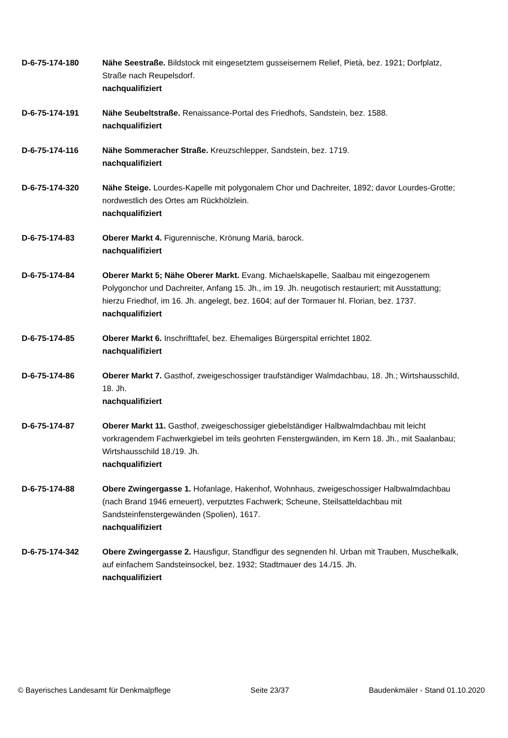D-6-75-174-180 Nähe Seestraße. Bildstock mit eingesetztem gusseisernem Relief, Pietà, bez. 1921; Dorfplatz, Straße nach Reupelsdorf.
nachqualifiziert
D-6-75-174-191 Nähe Seubeltstraße. Renaissance-Portal des Friedhofs, Sandstein, bez. 1588.
nachqualifiziert
D-6-75-174-116 Nähe Sommeracher Straße. Kreuzschlepper, Sandstein, bez. 1719.
nachqualifiziert
D-6-75-174-320 Nähe Steige. Lourdes-Kapelle mit polygonalem Chor und Dachreiter, 1892; davor Lourdes-Grotte; nordwestlich des Ortes am Rückhölzlein.
nachqualifiziert
D-6-75-174-83 Oberer Markt 4. Figurennische, Krönung Mariä, barock.
nachqualifiziert
D-6-75-174-84 Oberer Markt 5; Nähe Oberer Markt. Evang. Michaelskapelle, Saalbau mit eingezogenem Polygonchor und Dachreiter, Anfang 15. Jh., im 19. Jh. neugotisch restauriert; mit Ausstattung; hierzu Friedhof, im 16. Jh. angelegt, bez. 1604; auf der Tormauer hl. Florian, bez. 1737.
nachqualifiziert
D-6-75-174-85 Oberer Markt 6. Inschrifttafel, bez. Ehemaliges Bürgerspital errichtet 1802.
nachqualifiziert
D-6-75-174-86 Oberer Markt 7. Gasthof, zweigeschossiger traufständiger Walmdachbau, 18. Jh.; Wirtshausschild, 18. Jh.
nachqualifiziert
D-6-75-174-87 Oberer Markt 11. Gasthof, zweigeschossiger giebelständiger Halbwalmdachbau mit leicht vorkragendem Fachwerkgiebel im teils geohrten Fenstergwänden, im Kern 18. Jh., mit Saalanbau; Wirtshausschild 18./19. Jh.
nachqualifiziert
D-6-75-174-88 Obere Zwingergasse 1. Hofanlage, Hakenhof, Wohnhaus, zweigeschossiger Halbwalmdachbau (nach Brand 1946 erneuert), verputztes Fachwerk; Scheune, Steilsatteldachbau mit Sandsteinfenstergewänden (Spolien), 1617.
nachqualifiziert
D-6-75-174-342 Obere Zwingergasse 2. Hausfigur, Standfigur des segnenden hl. Urban mit Trauben, Muschelkalk, auf einfachem Sandsteinsockel, bez. 1932; Stadtmauer des 14./15. Jh.
nachqualifiziert
© Bayerisches Landesamt für Denkmalpflege Seite 23/37 Baudenkmäler - Stand 01.10.2020